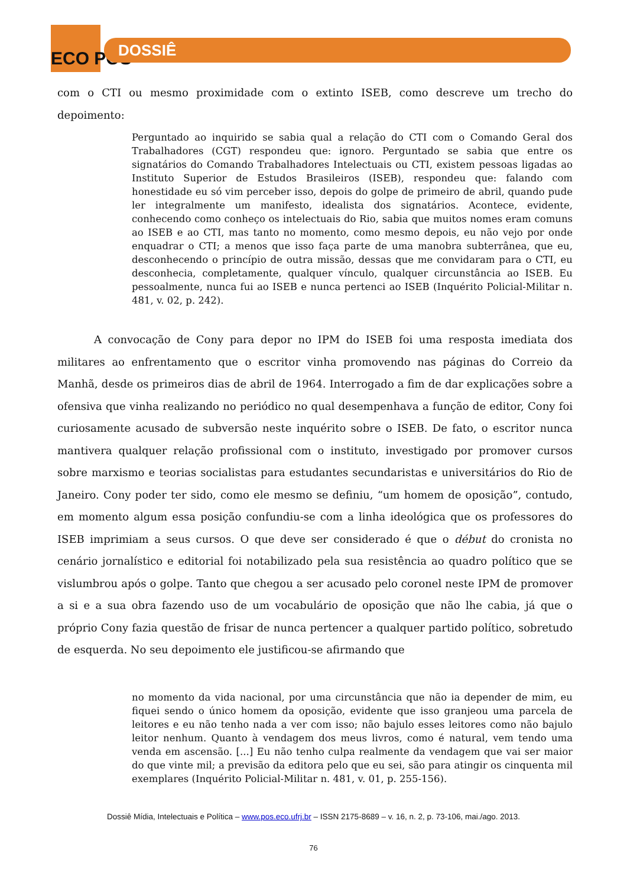ECO PÓS
DOSSIÊ
com o CTI ou mesmo proximidade com o extinto ISEB, como descreve um trecho do depoimento:
Perguntado ao inquirido se sabia qual a relação do CTI com o Comando Geral dos Trabalhadores (CGT) respondeu que: ignoro. Perguntado se sabia que entre os signatários do Comando Trabalhadores Intelectuais ou CTI, existem pessoas ligadas ao Instituto Superior de Estudos Brasileiros (ISEB), respondeu que: falando com honestidade eu só vim perceber isso, depois do golpe de primeiro de abril, quando pude ler integralmente um manifesto, idealista dos signatários. Acontece, evidente, conhecendo como conheço os intelectuais do Rio, sabia que muitos nomes eram comuns ao ISEB e ao CTI, mas tanto no momento, como mesmo depois, eu não vejo por onde enquadrar o CTI; a menos que isso faça parte de uma manobra subterrânea, que eu, desconhecendo o princípio de outra missão, dessas que me convidaram para o CTI, eu desconhecia, completamente, qualquer vínculo, qualquer circunstância ao ISEB. Eu pessoalmente, nunca fui ao ISEB e nunca pertenci ao ISEB (Inquérito Policial-Militar n. 481, v. 02, p. 242).
A convocação de Cony para depor no IPM do ISEB foi uma resposta imediata dos militares ao enfrentamento que o escritor vinha promovendo nas páginas do Correio da Manhã, desde os primeiros dias de abril de 1964. Interrogado a fim de dar explicações sobre a ofensiva que vinha realizando no periódico no qual desempenhava a função de editor, Cony foi curiosamente acusado de subversão neste inquérito sobre o ISEB. De fato, o escritor nunca mantivera qualquer relação profissional com o instituto, investigado por promover cursos sobre marxismo e teorias socialistas para estudantes secundaristas e universitários do Rio de Janeiro. Cony poder ter sido, como ele mesmo se definiu, “um homem de oposição”, contudo, em momento algum essa posição confundiu-se com a linha ideológica que os professores do ISEB imprimiam a seus cursos. O que deve ser considerado é que o début do cronista no cenário jornalístico e editorial foi notabilizado pela sua resistência ao quadro político que se vislumbrou após o golpe. Tanto que chegou a ser acusado pelo coronel neste IPM de promover a si e a sua obra fazendo uso de um vocabulário de oposição que não lhe cabia, já que o próprio Cony fazia questão de frisar de nunca pertencer a qualquer partido político, sobretudo de esquerda. No seu depoimento ele justificou-se afirmando que
no momento da vida nacional, por uma circunstância que não ia depender de mim, eu fiquei sendo o único homem da oposição, evidente que isso granjeou uma parcela de leitores e eu não tenho nada a ver com isso; não bajulo esses leitores como não bajulo leitor nenhum. Quanto à vendagem dos meus livros, como é natural, vem tendo uma venda em ascensão. [...] Eu não tenho culpa realmente da vendagem que vai ser maior do que vinte mil; a previsão da editora pelo que eu sei, são para atingir os cinquenta mil exemplares (Inquérito Policial-Militar n. 481, v. 01, p. 255-156).
Dossiê Mídia, Intelectuais e Política – www.pos.eco.ufrj.br – ISSN 2175-8689 – v. 16, n. 2, p. 73-106, mai./ago. 2013.
76